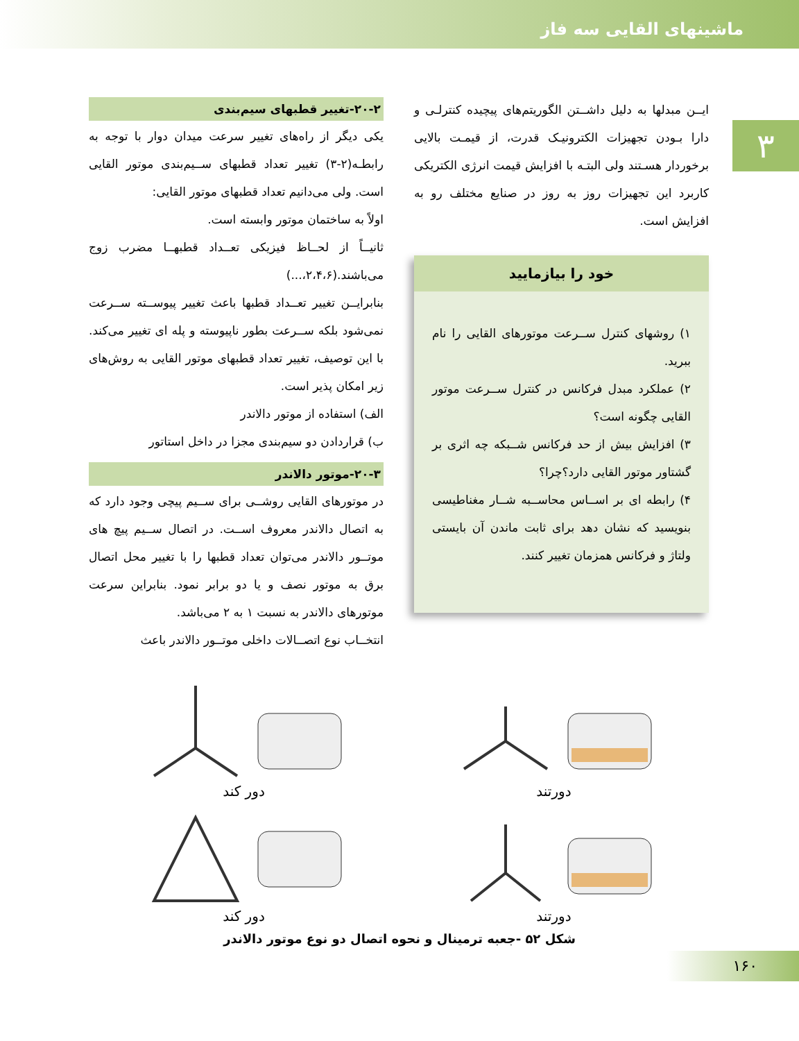ماشینهای القایی سه فاز
۳
ایــن مبدلها به دلیل داشــتن الگوریتم‌های پیچیده کنترلـی و دارا بـودن تجهیزات الکترونیـک قدرت، از قیمـت بالایی برخوردار هسـتند ولی البتـه با افزایش قیمت انرژی الکتریکی کاربرد این تجهیزات روز به روز در صنایع مختلف رو به افزایش است.
خود را بیازمایید
۱) روشهای کنترل ســرعت موتورهای القایی را نام ببرید.
۲) عملکرد مبدل فرکانس در کنترل ســرعت موتور القایی چگونه است؟
۳) افزایش بیش از حد فرکانس شــبکه چه اثری بر گشتاور موتور القایی دارد؟چرا؟
۴) رابطه ای بر اســاس محاســبه شــار مغناطیسی بنویسید که نشان دهد برای ثابت ماندن آن بایستی ولتاژ و فرکانس همزمان تغییر کنند.
۲۰-۲-تغییر قطبهای سیم‌بندی
یکی دیگر از راه‌های تغییر سرعت میدان دوار با توجه به رابطـه(۲-۳) تغییر تعداد قطبهای ســیم‌بندی موتور القایی است. ولی می‌دانیم تعداد قطبهای موتور القایی:
اولاً به ساختمان موتور وابسته است.
ثانیــاً از لحــاظ فیزیکی تعــداد قطبهــا مضرب زوج می‌باشند.(۲،۴،۶،...)
بنابرایــن تغییر تعــداد قطبها باعث تغییر پیوســته ســرعت نمی‌شود بلکه ســرعت بطور ناپیوسته و پله ای تغییر می‌کند. با این توصیف، تغییر تعداد قطبهای موتور القایی به روش‌های زیر امکان پذیر است.
الف) استفاده از موتور دالاندر
ب) قراردادن دو سیم‌بندی مجزا در داخل استاتور
۲۰-۳-موتور دالاندر
در موتورهای القایی روشــی برای ســیم پیچی وجود دارد که به اتصال دالاندر معروف اســت. در اتصال ســیم پیچ های موتــور دالاندر می‌توان تعداد قطبها را با تغییر محل اتصال برق به موتور نصف و یا دو برابر نمود. بنابراین سرعت موتورهای دالاندر به نسبت ۱ به ۲ می‌باشد.
انتخــاب نوع اتصــالات داخلی موتــور دالاندر باعث
دورتند
دور کند
دورتند
دور کند
شکل ۵۲ -جعبه ترمینال و نحوه اتصال دو نوع موتور دالاندر
۱۶۰